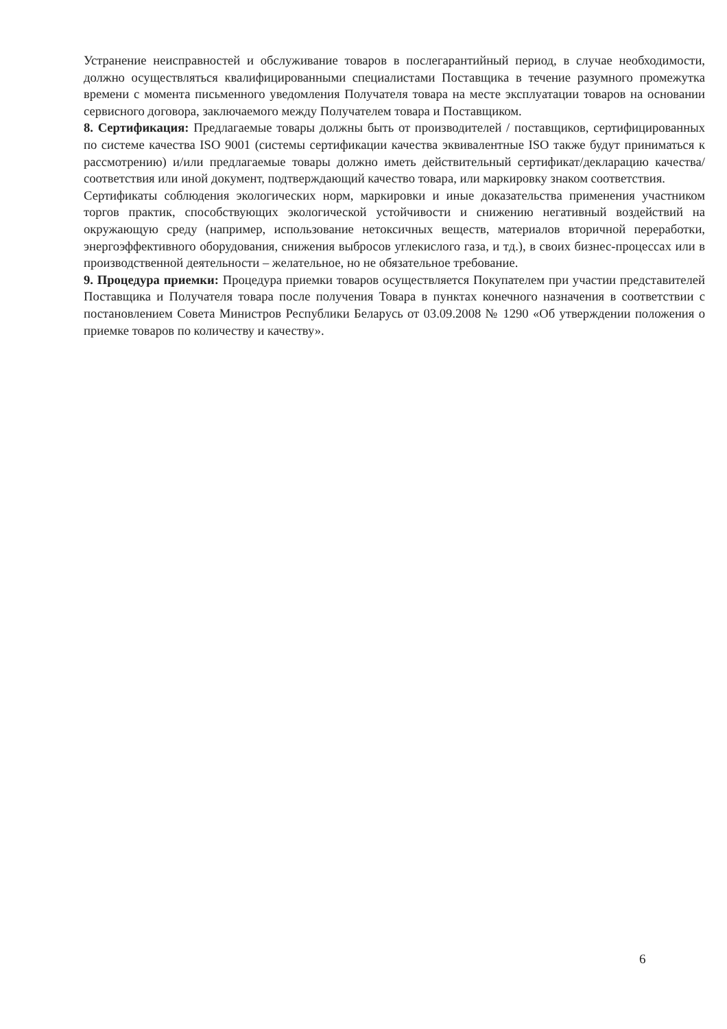Устранение неисправностей и обслуживание товаров в послегарантийный период, в случае необходимости, должно осуществляться квалифицированными специалистами Поставщика в течение разумного промежутка времени с момента письменного уведомления Получателя товара на месте эксплуатации товаров на основании сервисного договора, заключаемого между Получателем товара и Поставщиком.
8. Сертификация: Предлагаемые товары должны быть от производителей / поставщиков, сертифицированных по системе качества ISO 9001 (системы сертификации качества эквивалентные ISO также будут приниматься к рассмотрению) и/или предлагаемые товары должно иметь действительный сертификат/декларацию качества/соответствия или иной документ, подтверждающий качество товара, или маркировку знаком соответствия.
Сертификаты соблюдения экологических норм, маркировки и иные доказательства применения участником торгов практик, способствующих экологической устойчивости и снижению негативный воздействий на окружающую среду (например, использование нетоксичных веществ, материалов вторичной переработки, энергоэффективного оборудования, снижения выбросов углекислого газа, и тд.), в своих бизнес-процессах или в производственной деятельности – желательное, но не обязательное требование.
9. Процедура приемки: Процедура приемки товаров осуществляется Покупателем при участии представителей Поставщика и Получателя товара после получения Товара в пунктах конечного назначения в соответствии с постановлением Совета Министров Республики Беларусь от 03.09.2008 № 1290 «Об утверждении положения о приемке товаров по количеству и качеству».
6